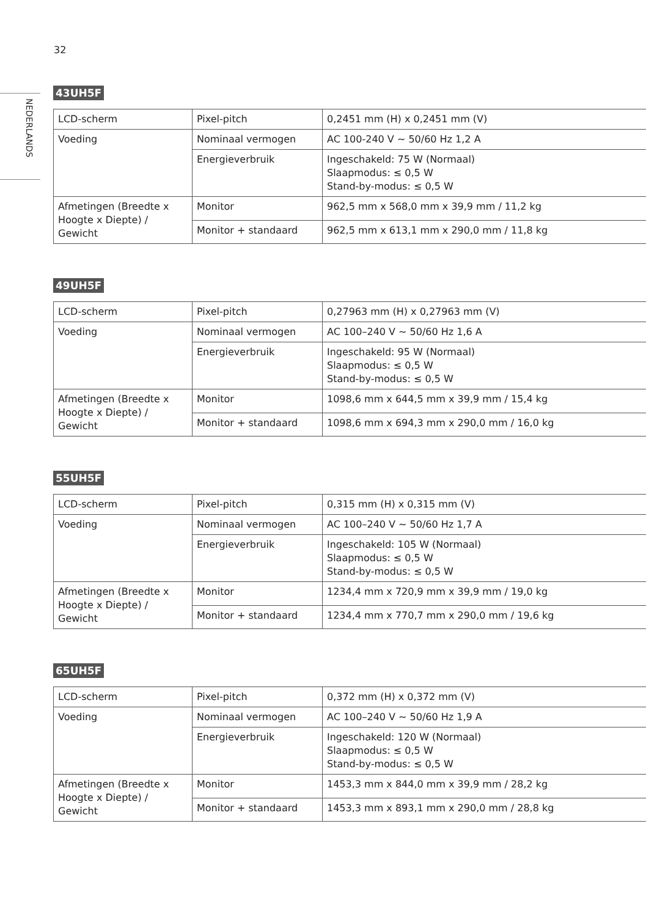32
NEDERLANDS
43UH5F
| LCD-scherm | Pixel-pitch | 0,2451 mm (H) x 0,2451 mm (V) |
| Voeding | Nominaal vermogen | AC 100-240 V ~ 50/60 Hz 1,2 A |
| | Energieverbruik | Ingeschakeld: 75 W (Normaal) Slaapmodus: ≤ 0,5 W Stand-by-modus: ≤ 0,5 W |
| Afmetingen (Breedte x Hoogte x Diepte) / Gewicht | Monitor | 962,5 mm x 568,0 mm x 39,9 mm / 11,2 kg |
| | Monitor + standaard | 962,5 mm x 613,1 mm x 290,0 mm / 11,8 kg |
49UH5F
| LCD-scherm | Pixel-pitch | 0,27963 mm (H) x 0,27963 mm (V) |
| Voeding | Nominaal vermogen | AC 100–240 V ~ 50/60 Hz 1,6 A |
| | Energieverbruik | Ingeschakeld: 95 W (Normaal) Slaapmodus: ≤ 0,5 W Stand-by-modus: ≤ 0,5 W |
| Afmetingen (Breedte x Hoogte x Diepte) / Gewicht | Monitor | 1098,6 mm x 644,5 mm x 39,9 mm / 15,4 kg |
| | Monitor + standaard | 1098,6 mm x 694,3 mm x 290,0 mm / 16,0 kg |
55UH5F
| LCD-scherm | Pixel-pitch | 0,315 mm (H) x 0,315 mm (V) |
| Voeding | Nominaal vermogen | AC 100–240 V ~ 50/60 Hz 1,7 A |
| | Energieverbruik | Ingeschakeld: 105 W (Normaal) Slaapmodus: ≤ 0,5 W Stand-by-modus: ≤ 0,5 W |
| Afmetingen (Breedte x Hoogte x Diepte) / Gewicht | Monitor | 1234,4 mm x 720,9 mm x 39,9 mm / 19,0 kg |
| | Monitor + standaard | 1234,4 mm x 770,7 mm x 290,0 mm / 19,6 kg |
65UH5F
| LCD-scherm | Pixel-pitch | 0,372 mm (H) x 0,372 mm (V) |
| Voeding | Nominaal vermogen | AC 100–240 V ~ 50/60 Hz 1,9 A |
| | Energieverbruik | Ingeschakeld: 120 W (Normaal) Slaapmodus: ≤ 0,5 W Stand-by-modus: ≤ 0,5 W |
| Afmetingen (Breedte x Hoogte x Diepte) / Gewicht | Monitor | 1453,3 mm x 844,0 mm x 39,9 mm / 28,2 kg |
| | Monitor + standaard | 1453,3 mm x 893,1 mm x 290,0 mm / 28,8 kg |